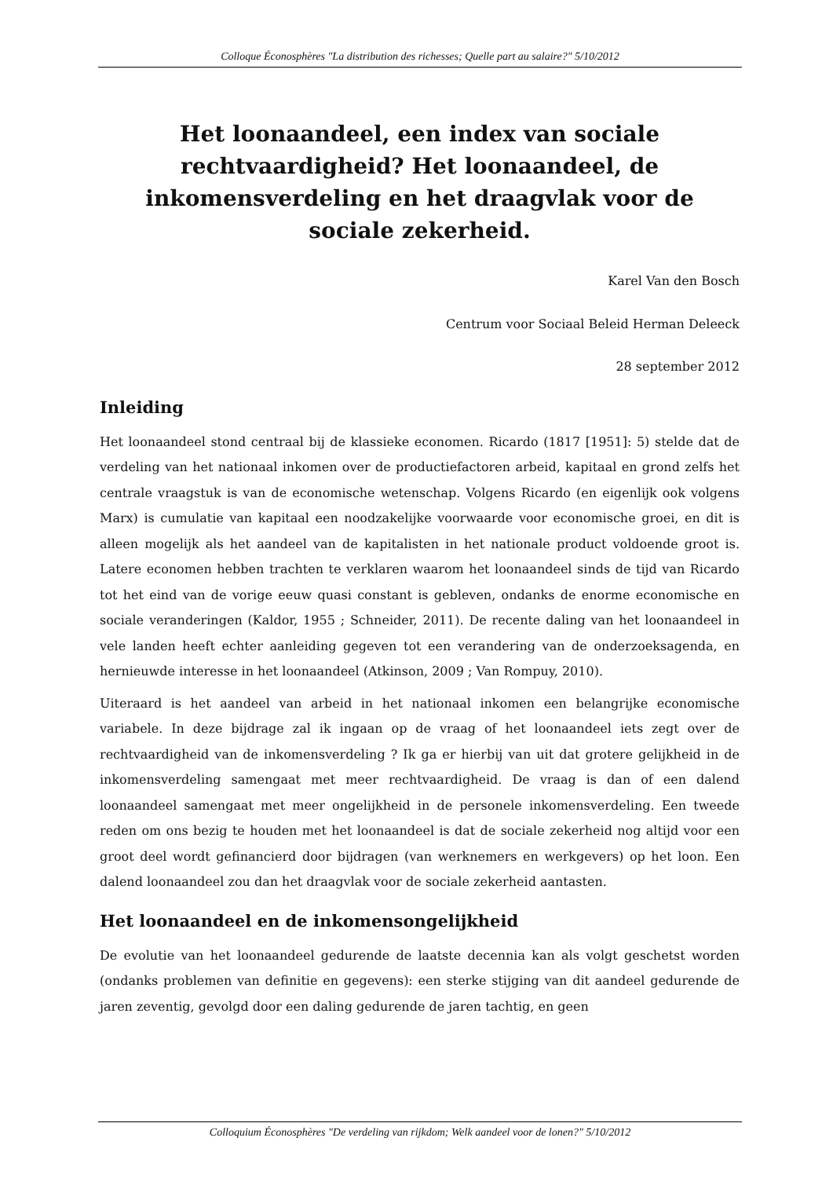Colloque Éconosphères "La distribution des richesses; Quelle part au salaire?" 5/10/2012
Het loonaandeel, een index van sociale rechtvaardigheid? Het loonaandeel, de inkomensverdeling en het draagvlak voor de sociale zekerheid.
Karel Van den Bosch
Centrum voor Sociaal Beleid Herman Deleeck
28 september 2012
Inleiding
Het loonaandeel stond centraal bij de klassieke economen. Ricardo (1817 [1951]: 5) stelde dat de verdeling van het nationaal inkomen over de productiefactoren arbeid, kapitaal en grond zelfs het centrale vraagstuk is van de economische wetenschap. Volgens Ricardo (en eigenlijk ook volgens Marx) is cumulatie van kapitaal een noodzakelijke voorwaarde voor economische groei, en dit is alleen mogelijk als het aandeel van de kapitalisten in het nationale product voldoende groot is. Latere economen hebben trachten te verklaren waarom het loonaandeel sinds de tijd van Ricardo tot het eind van de vorige eeuw quasi constant is gebleven, ondanks de enorme economische en sociale veranderingen (Kaldor, 1955 ; Schneider, 2011). De recente daling van het loonaandeel in vele landen heeft echter aanleiding gegeven tot een verandering van de onderzoeksagenda, en hernieuwde interesse in het loonaandeel (Atkinson, 2009 ; Van Rompuy, 2010).
Uiteraard is het aandeel van arbeid in het nationaal inkomen een belangrijke economische variabele. In deze bijdrage zal ik ingaan op de vraag of het loonaandeel iets zegt over de rechtvaardigheid van de inkomensverdeling ? Ik ga er hierbij van uit dat grotere gelijkheid in de inkomensverdeling samengaat met meer rechtvaardigheid. De vraag is dan of een dalend loonaandeel samengaat met meer ongelijkheid in de personele inkomensverdeling. Een tweede reden om ons bezig te houden met het loonaandeel is dat de sociale zekerheid nog altijd voor een groot deel wordt gefinancierd door bijdragen (van werknemers en werkgevers) op het loon. Een dalend loonaandeel zou dan het draagvlak voor de sociale zekerheid aantasten.
Het loonaandeel en de inkomensongelijkheid
De evolutie van het loonaandeel gedurende de laatste decennia kan als volgt geschetst worden (ondanks problemen van definitie en gegevens): een sterke stijging van dit aandeel gedurende de jaren zeventig, gevolgd door een daling gedurende de jaren tachtig, en geen
Colloquium Éconosphères "De verdeling van rijkdom; Welk aandeel voor de lonen?" 5/10/2012